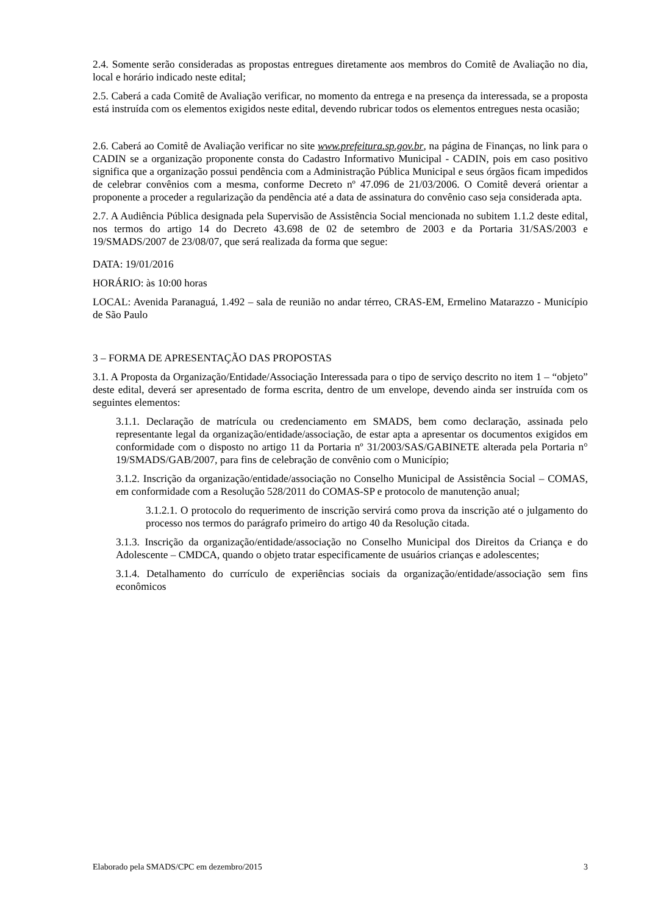2.4. Somente serão consideradas as propostas entregues diretamente aos membros do Comitê de Avaliação no dia, local e horário indicado neste edital;
2.5. Caberá a cada Comitê de Avaliação verificar, no momento da entrega e na presença da interessada, se a proposta está instruída com os elementos exigidos neste edital, devendo rubricar todos os elementos entregues nesta ocasião;
2.6. Caberá ao Comitê de Avaliação verificar no site www.prefeitura.sp.gov.br, na página de Finanças, no link para o CADIN se a organização proponente consta do Cadastro Informativo Municipal - CADIN, pois em caso positivo significa que a organização possui pendência com a Administração Pública Municipal e seus órgãos ficam impedidos de celebrar convênios com a mesma, conforme Decreto nº 47.096 de 21/03/2006. O Comitê deverá orientar a proponente a proceder a regularização da pendência até a data de assinatura do convênio caso seja considerada apta.
2.7. A Audiência Pública designada pela Supervisão de Assistência Social mencionada no subitem 1.1.2 deste edital, nos termos do artigo 14 do Decreto 43.698 de 02 de setembro de 2003 e da Portaria 31/SAS/2003 e 19/SMADS/2007 de 23/08/07, que será realizada da forma que segue:
DATA: 19/01/2016
HORÁRIO: às 10:00 horas
LOCAL: Avenida Paranaguá, 1.492 – sala de reunião no andar térreo, CRAS-EM, Ermelino Matarazzo - Município de São Paulo
3 – FORMA DE APRESENTAÇÃO DAS PROPOSTAS
3.1. A Proposta da Organização/Entidade/Associação Interessada para o tipo de serviço descrito no item 1 – “objeto” deste edital, deverá ser apresentado de forma escrita, dentro de um envelope, devendo ainda ser instruída com os seguintes elementos:
3.1.1. Declaração de matrícula ou credenciamento em SMADS, bem como declaração, assinada pelo representante legal da organização/entidade/associação, de estar apta a apresentar os documentos exigidos em conformidade com o disposto no artigo 11 da Portaria nº 31/2003/SAS/GABINETE alterada pela Portaria n° 19/SMADS/GAB/2007, para fins de celebração de convênio com o Município;
3.1.2. Inscrição da organização/entidade/associação no Conselho Municipal de Assistência Social – COMAS, em conformidade com a Resolução 528/2011 do COMAS-SP e protocolo de manutenção anual;
3.1.2.1. O protocolo do requerimento de inscrição servirá como prova da inscrição até o julgamento do processo nos termos do parágrafo primeiro do artigo 40 da Resolução citada.
3.1.3. Inscrição da organização/entidade/associação no Conselho Municipal dos Direitos da Criança e do Adolescente – CMDCA, quando o objeto tratar especificamente de usuários crianças e adolescentes;
3.1.4. Detalhamento do currículo de experiências sociais da organização/entidade/associação sem fins econômicos
Elaborado pela SMADS/CPC em dezembro/2015 3